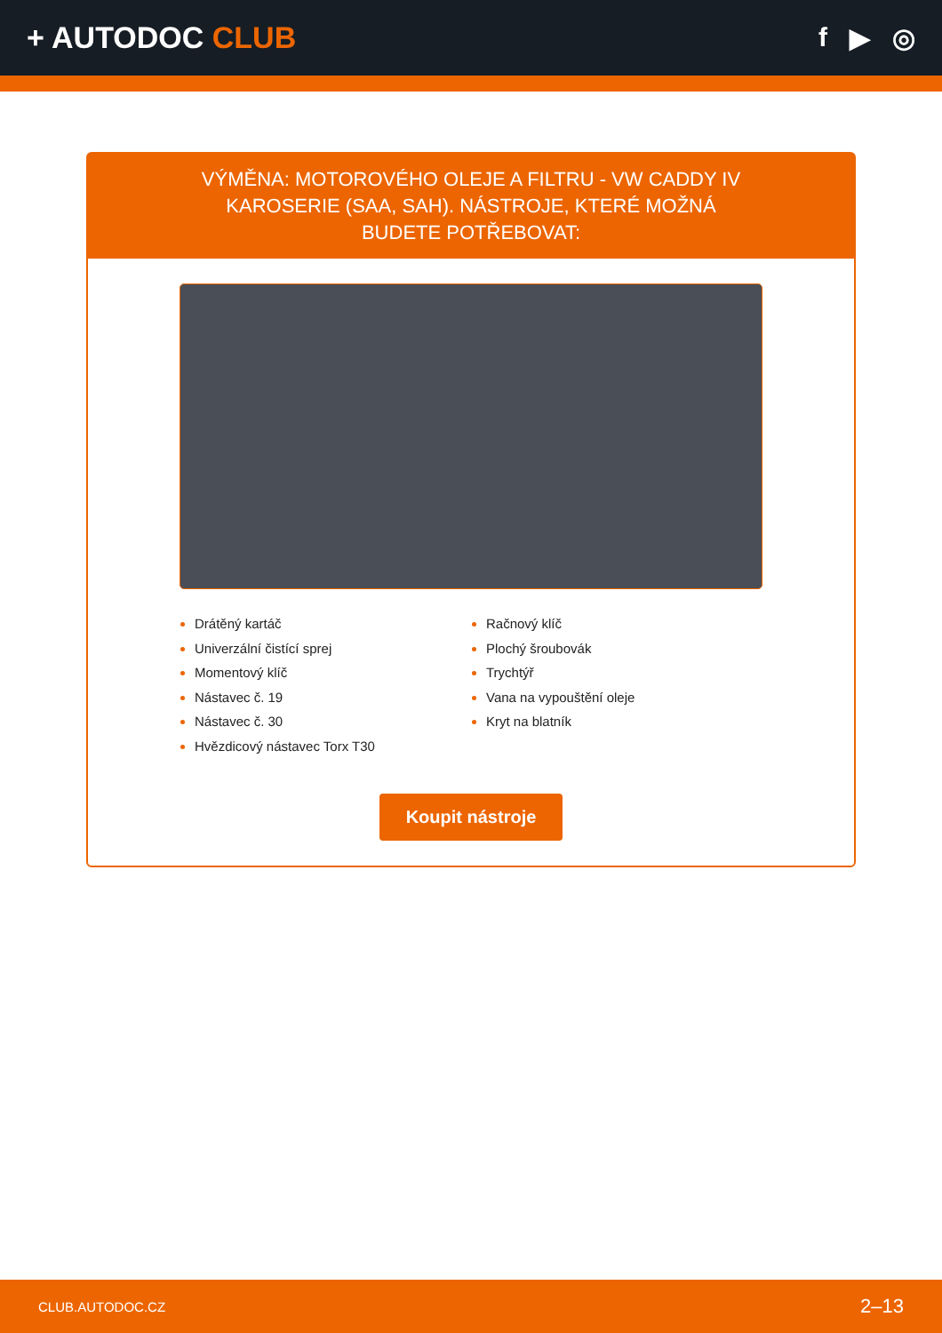+ AUTODOC CLUB f ▶ ◎
VÝMĚNA: MOTOROVÉHO OLEJE A FILTRU - VW CADDY IV KAROSERIE (SAA, SAH). NÁSTROJE, KTERÉ MOŽNÁ BUDETE POTŘEBOVAT:
Drátěný kartáč
Univerzální čistící sprej
Momentový klíč
Nástavec č. 19
Nástavec č. 30
Hvězdicový nástavec Torx T30
Račnový klíč
Plochý šroubovák
Trychtýř
Vana na vypouštění oleje
Kryt na blatník
Koupit nástroje
CLUB.AUTODOC.CZ 2–13